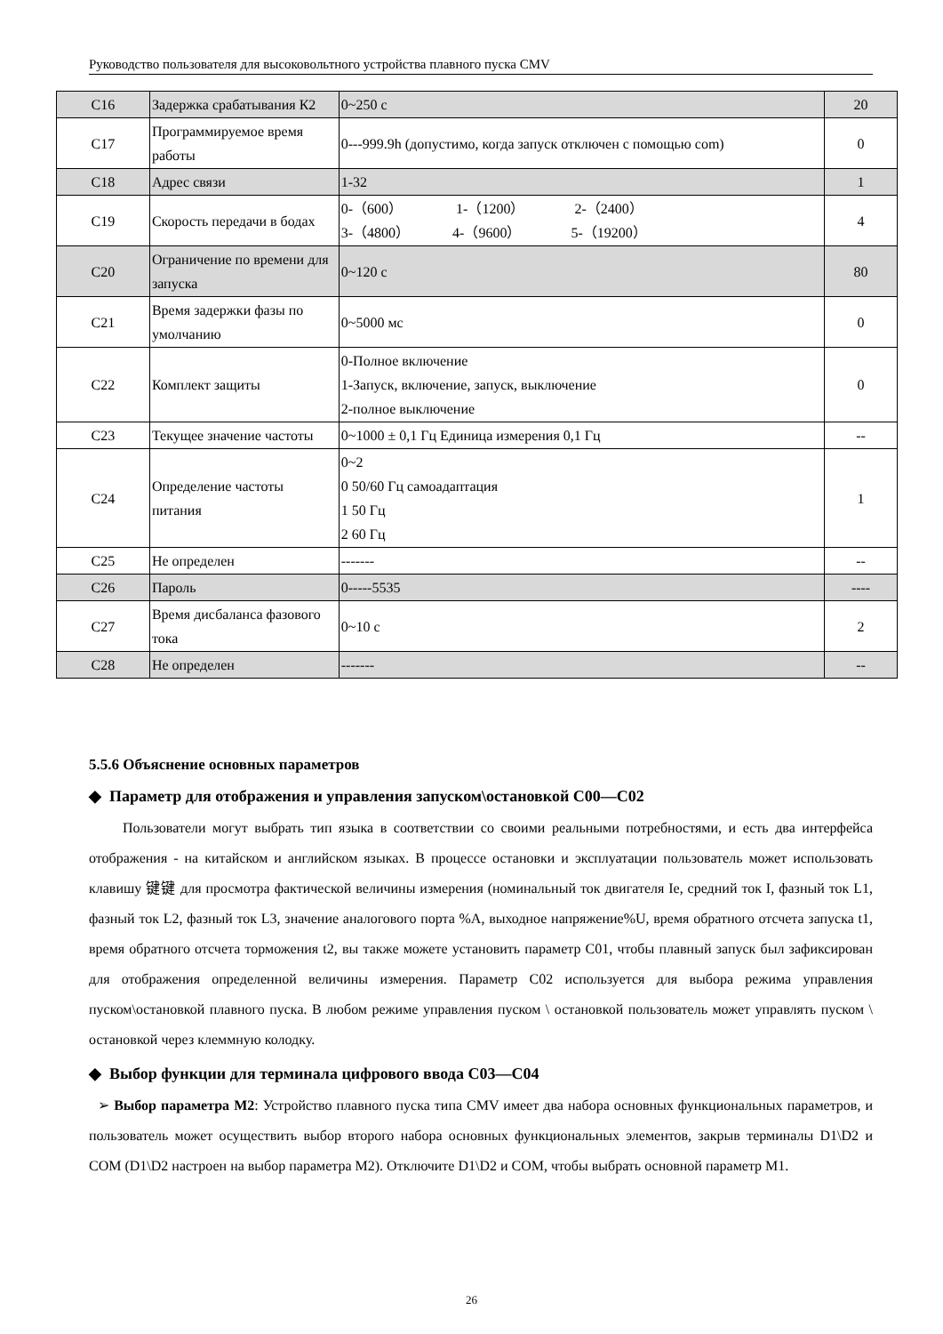Руководство пользователя для высоковольтного устройства плавного пуска CMV
| C16 | Задержка срабатывания К2 | 0~250 с | 20 |
| C17 | Программируемое время работы | 0---999.9h (допустимо, когда запуск отключен с помощью com) | 0 |
| C18 | Адрес связи | 1-32 | 1 |
| C19 | Скорость передачи в бодах | 0-（600） 1-（1200） 2-（2400） 3-（4800） 4-（9600） 5-（19200） | 4 |
| C20 | Ограничение по времени для запуска | 0~120 с | 80 |
| C21 | Время задержки фазы по умолчанию | 0~5000 мс | 0 |
| C22 | Комплект защиты | 0-Полное включение 1-Запуск, включение, запуск, выключение 2-полное выключение | 0 |
| C23 | Текущее значение частоты | 0~1000 ± 0,1 Гц Единица измерения 0,1 Гц | -- |
| C24 | Определение частоты питания | 0~2 0 50/60 Гц самоадаптация 1 50 Гц 2 60 Гц | 1 |
| C25 | Не определен | ------- | -- |
| C26 | Пароль | 0-----5535 | ---- |
| C27 | Время дисбаланса фазового тока | 0~10 с | 2 |
| C28 | Не определен | ------- | -- |
5.5.6 Объяснение основных параметров
◆ Параметр для отображения и управления запуском\остановкой C00—C02
Пользователи могут выбрать тип языка в соответствии со своими реальными потребностями, и есть два интерфейса отображения - на китайском и английском языках. В процессе остановки и эксплуатации пользователь может использовать клавишу 键键 для просмотра фактической величины измерения (номинальный ток двигателя Ie, средний ток I, фазный ток L1, фазный ток L2, фазный ток L3, значение аналогового порта %A, выходное напряжение%U, время обратного отсчета запуска t1, время обратного отсчета торможения t2, вы также можете установить параметр C01, чтобы плавный запуск был зафиксирован для отображения определенной величины измерения. Параметр C02 используется для выбора режима управления пуском\остановкой плавного пуска. В любом режиме управления пуском \ остановкой пользователь может управлять пуском \ остановкой через клеммную колодку.
◆ Выбор функции для терминала цифрового ввода C03—C04
➢ Выбор параметра M2: Устройство плавного пуска типа CMV имеет два набора основных функциональных параметров, и пользователь может осуществить выбор второго набора основных функциональных элементов, закрыв терминалы D1\D2 и COM (D1\D2 настроен на выбор параметра M2). Отключите D1\D2 и COM, чтобы выбрать основной параметр M1.
26